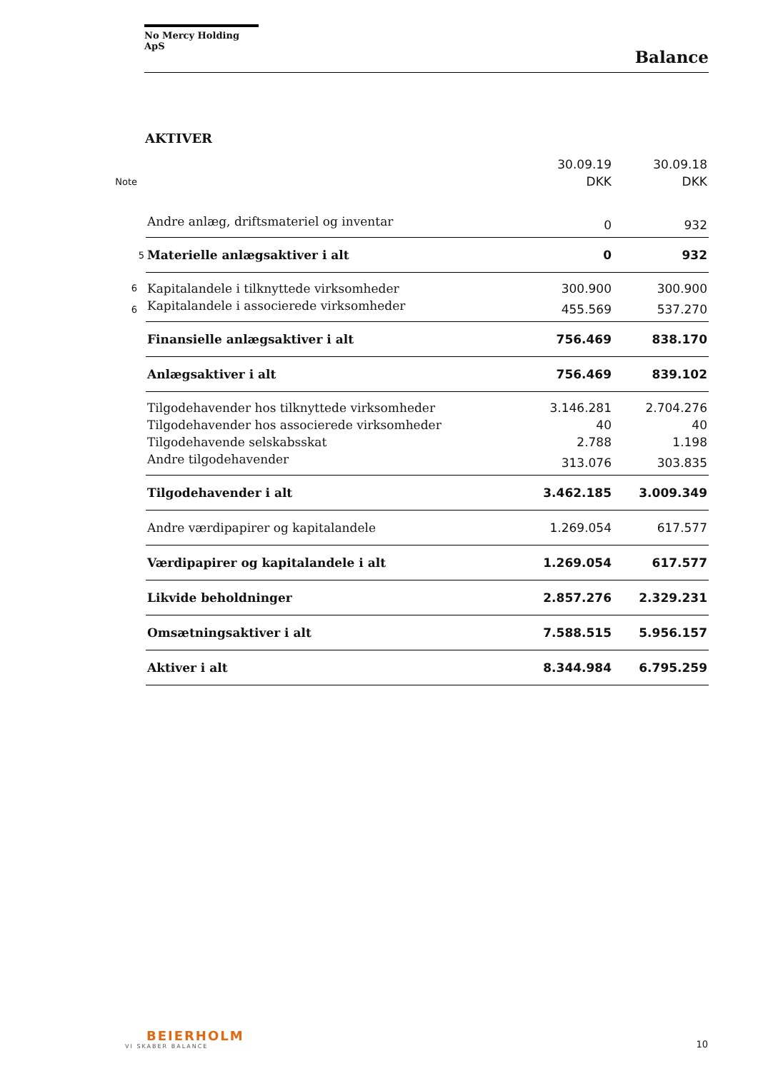No Mercy Holding ApS
Balance
AKTIVER
| | | 30.09.19 | 30.09.18 |
| --- | --- | --- | --- |
| Note | | DKK | DKK |
| | Andre anlæg, driftsmateriel og inventar | 0 | 932 |
| 5 | Materielle anlægsaktiver i alt | 0 | 932 |
| 6 | Kapitalandele i tilknyttede virksomheder | 300.900 | 300.900 |
| 6 | Kapitalandele i associerede virksomheder | 455.569 | 537.270 |
| | Finansielle anlægsaktiver i alt | 756.469 | 838.170 |
| | Anlægsaktiver i alt | 756.469 | 839.102 |
| | Tilgodehavender hos tilknyttede virksomheder | 3.146.281 | 2.704.276 |
| | Tilgodehavender hos associerede virksomheder | 40 | 40 |
| | Tilgodehavende selskabsskat | 2.788 | 1.198 |
| | Andre tilgodehavender | 313.076 | 303.835 |
| | Tilgodehavender i alt | 3.462.185 | 3.009.349 |
| | Andre værdipapirer og kapitalandele | 1.269.054 | 617.577 |
| | Værdipapirer og kapitalandele i alt | 1.269.054 | 617.577 |
| | Likvide beholdninger | 2.857.276 | 2.329.231 |
| | Omsætningsaktiver i alt | 7.588.515 | 5.956.157 |
| | Aktiver i alt | 8.344.984 | 6.795.259 |
BEIERHOLM
VI SKABER BALANCE
10